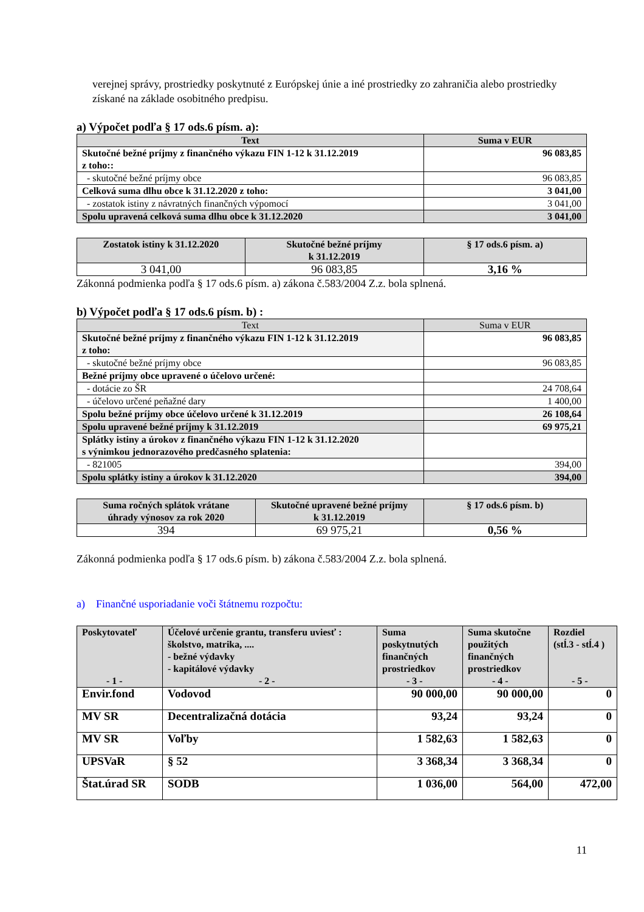verejnej správy, prostriedky poskytnuté z Európskej únie a iné prostriedky zo zahraničia alebo prostriedky získané na základe osobitného predpisu.
a) Výpočet podľa § 17 ods.6 písm. a):
| Text | Suma v EUR |
| --- | --- |
| Skutočné bežné príjmy z finančného výkazu FIN 1-12 k 31.12.2019 z toho:: | 96 083,85 |
| - skutočné bežné príjmy obce | 96 083,85 |
| Celková suma dlhu obce k 31.12.2020 z toho: | 3 041,00 |
| - zostatok istiny z návratných finančných výpomocí | 3 041,00 |
| Spolu upravená celková suma dlhu obce k 31.12.2020 | 3 041,00 |
| Zostatok istiny k 31.12.2020 | Skutočné bežné príjmy k 31.12.2019 | § 17 ods.6 písm. a) |
| --- | --- | --- |
| 3 041,00 | 96 083,85 | 3,16 % |
Zákonná podmienka podľa § 17 ods.6 písm. a) zákona č.583/2004 Z.z. bola splnená.
b) Výpočet podľa § 17 ods.6 písm. b) :
| Text | Suma v EUR |
| Skutočné bežné príjmy z finančného výkazu FIN 1-12 k 31.12.2019 z toho: | 96 083,85 |
| - skutočné bežné príjmy obce | 96 083,85 |
| Bežné príjmy obce upravené o účelovo určené: | |
| - dotácie zo ŠR | 24 708,64 |
| - účelovo určené peňažné dary | 1 400,00 |
| Spolu bežné príjmy obce účelovo určené k 31.12.2019 | 26 108,64 |
| Spolu upravené bežné príjmy k 31.12.2019 | 69 975,21 |
| Splátky istiny a úrokov z finančného výkazu FIN 1-12 k 31.12.2020 s výnimkou jednorazového predčasného splatenia: | |
| - 821005 | 394,00 |
| Spolu splátky istiny a úrokov k 31.12.2020 | 394,00 |
| Suma ročných splátok vrátane úhrady výnosov za rok 2020 | Skutočné upravené bežné príjmy k 31.12.2019 | § 17 ods.6 písm. b) |
| --- | --- | --- |
| 394 | 69 975,21 | 0,56 % |
Zákonná podmienka podľa § 17 ods.6 písm. b) zákona č.583/2004 Z.z. bola splnená.
a) Finančné usporiadanie voči štátnemu rozpočtu:
| Poskytovateľ - 1 - | Účelové určenie grantu, transferu uviesť : školstvo, matrika, .... - bežné výdavky - kapitálové výdavky - 2 - | Suma poskytnutých finančných prostriedkov - 3 - | Suma skutočne použitých finančných prostriedkov - 4 - | Rozdiel (stĺ.3 - stĺ.4 ) - 5 - |
| --- | --- | --- | --- | --- |
| Envir.fond | Vodovod | 90 000,00 | 90 000,00 | 0 |
| MV SR | Decentralizačná dotácia | 93,24 | 93,24 | 0 |
| MV SR | Voľby | 1 582,63 | 1 582,63 | 0 |
| UPSVaR | § 52 | 3 368,34 | 3 368,34 | 0 |
| Štat.úrad SR | SODB | 1 036,00 | 564,00 | 472,00 |
11